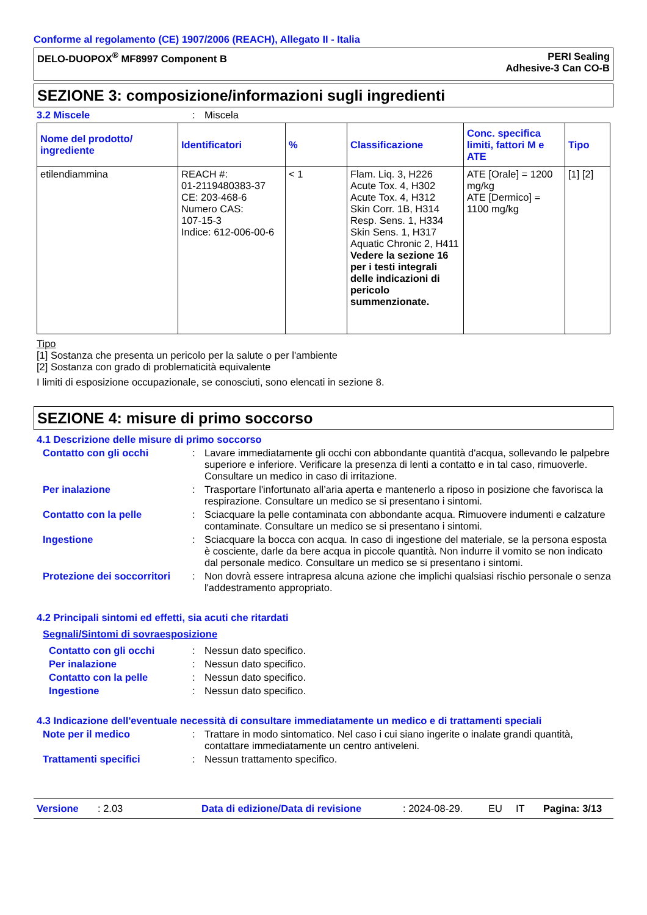Conforme al regolamento (CE) 1907/2006 (REACH), Allegato II - Italia
DELO-DUOPOX<sup>®</sup> MF8997 Component B
PERI Sealing
Adhesive-3 Can CO-B
SEZIONE 3: composizione/informazioni sugli ingredienti
3.2 Miscele : Miscela
| Nome del prodotto/ ingrediente | Identificatori | % | Classificazione | Conc. specifica limiti, fattori M e ATE | Tipo |
| --- | --- | --- | --- | --- | --- |
| etilendiammina | REACH #: 01-2119480383-37 CE: 203-468-6 Numero CAS: 107-15-3 Indice: 612-006-00-6 | < 1 | Flam. Liq. 3, H226 Acute Tox. 4, H302 Acute Tox. 4, H312 Skin Corr. 1B, H314 Resp. Sens. 1, H334 Skin Sens. 1, H317 Aquatic Chronic 2, H411 Vedere la sezione 16 per i testi integrali delle indicazioni di pericolo summenzionate. | ATE [Orale] = 1200 mg/kg ATE [Dermico] = 1100 mg/kg | [1] [2] |
Tipo
[1] Sostanza che presenta un pericolo per la salute o per l'ambiente
[2] Sostanza con grado di problematicità equivalente
I limiti di esposizione occupazionale, se conosciuti, sono elencati in sezione 8.
SEZIONE 4: misure di primo soccorso
4.1 Descrizione delle misure di primo soccorso
Contatto con gli occhi : Lavare immediatamente gli occhi con abbondante quantità d'acqua, sollevando le palpebre superiore e inferiore. Verificare la presenza di lenti a contatto e in tal caso, rimuoverle. Consultare un medico in caso di irritazione.
Per inalazione : Trasportare l'infortunato all’aria aperta e mantenerlo a riposo in posizione che favorisca la respirazione. Consultare un medico se si presentano i sintomi.
Contatto con la pelle : Sciacquare la pelle contaminata con abbondante acqua. Rimuovere indumenti e calzature contaminate. Consultare un medico se si presentano i sintomi.
Ingestione : Sciacquare la bocca con acqua. In caso di ingestione del materiale, se la persona esposta è cosciente, darle da bere acqua in piccole quantità. Non indurre il vomito se non indicato dal personale medico. Consultare un medico se si presentano i sintomi.
Protezione dei soccorritori
: Non dovrà essere intrapresa alcuna azione che implichi qualsiasi rischio personale o senza l'addestramento appropriato.
4.2 Principali sintomi ed effetti, sia acuti che ritardati
Segnali/Sintomi di sovraesposizione
Contatto con gli occhi : Nessun dato specifico.
Per inalazione : Nessun dato specifico.
Contatto con la pelle : Nessun dato specifico.
Ingestione : Nessun dato specifico.
4.3 Indicazione dell'eventuale necessità di consultare immediatamente un medico e di trattamenti speciali
Note per il medico : Trattare in modo sintomatico. Nel caso i cui siano ingerite o inalate grandi quantità, contattare immediatamente un centro antiveleni.
Trattamenti specifici : Nessun trattamento specifico.
Versione: 2.03 Data di edizione/Data di revisione: 2024-08-29. EU IT Pagina: 3/13